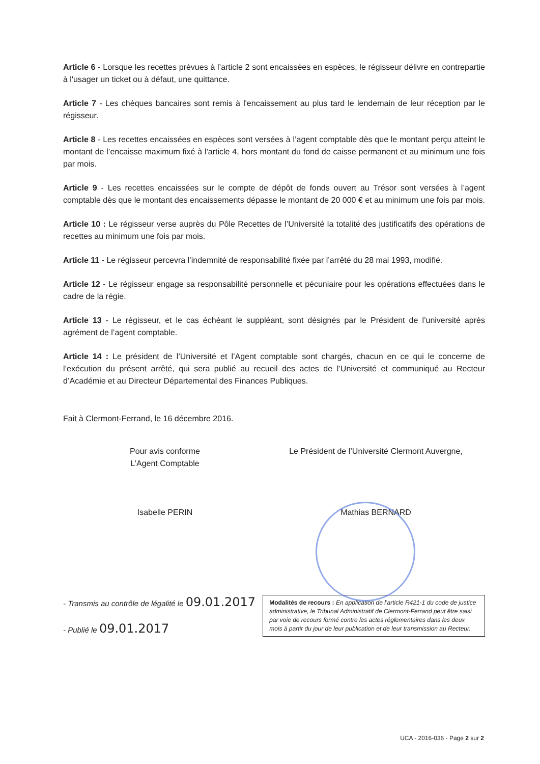Article 6 - Lorsque les recettes prévues à l’article 2 sont encaissées en espèces, le régisseur délivre en contrepartie à l'usager un ticket ou à défaut, une quittance.
Article 7 - Les chèques bancaires sont remis à l'encaissement au plus tard le lendemain de leur réception par le régisseur.
Article 8 - Les recettes encaissées en espèces sont versées à l’agent comptable dès que le montant perçu atteint le montant de l’encaisse maximum fixé à l'article 4, hors montant du fond de caisse permanent et au minimum une fois par mois.
Article 9 - Les recettes encaissées sur le compte de dépôt de fonds ouvert au Trésor sont versées à l’agent comptable dès que le montant des encaissements dépasse le montant de 20 000 € et au minimum une fois par mois.
Article 10 : Le régisseur verse auprès du Pôle Recettes de l’Université la totalité des justificatifs des opérations de recettes au minimum une fois par mois.
Article 11 - Le régisseur percevra l’indemnité de responsabilité fixée par l’arrêté du 28 mai 1993, modifié.
Article 12 - Le régisseur engage sa responsabilité personnelle et pécuniaire pour les opérations effectuées dans le cadre de la régie.
Article 13 - Le régisseur, et le cas échéant le suppléant, sont désignés par le Président de l’université après agrément de l’agent comptable.
Article 14 : Le président de l’Université et l’Agent comptable sont chargés, chacun en ce qui le concerne de l’exécution du présent arrêté, qui sera publié au recueil des actes de l’Université et communiqué au Recteur d’Académie et au Directeur Départemental des Finances Publiques.
Fait à Clermont-Ferrand, le 16 décembre 2016.
Pour avis conforme
L’Agent Comptable
Isabelle PERIN
Le Président de l’Université Clermont Auvergne,
Mathias BERNARD
- Transmis au contrôle de légalité le 09.01.2017
- Publié le 09.01.2017
Modalités de recours : En application de l’article R421-1 du code de justice administrative, le Tribunal Administratif de Clermont-Ferrand peut être saisi par voie de recours formé contre les actes réglementaires dans les deux mois à partir du jour de leur publication et de leur transmission au Recteur.
UCA - 2016-036 - Page 2 sur 2